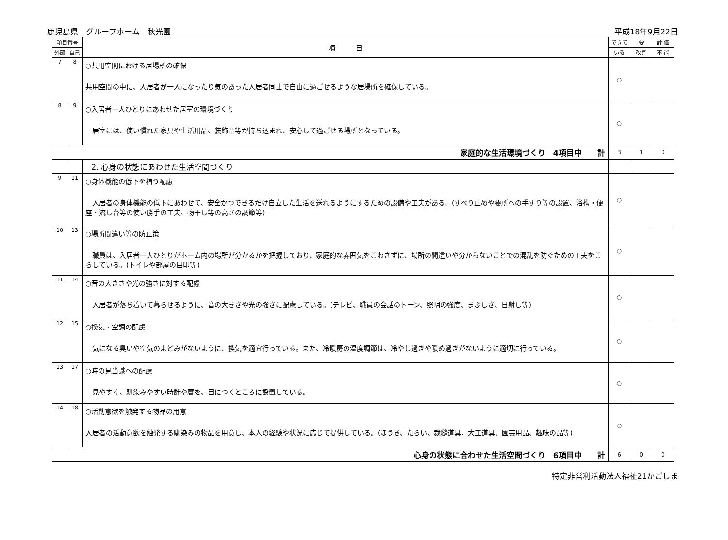鹿児島県　グループホーム　秋光園 平成18年9月22日
| 項目番号 | | 項 目 | できて | 要 | 評 価 |
| --- | --- | --- | --- | --- | --- |
| 外部 | 自己 | | いる | 改善 | 不 能 |
| 7 | 8 | ○共用空間における居場所の確保 共用空間の中に、入居者が一人になったり気のあった入居者同士で自由に過ごせるような居場所を確保している。 | ○ | | |
| 8 | 9 | ○入居者一人ひとりにあわせた居室の環境づくり 居室には、使い慣れた家具や生活用品、装飾品等が持ち込まれ、安心して過ごせる場所となっている。 | ○ | | |
| 家庭的な生活環境づくり 4項目中 計 | | | 3 | 1 | 0 |
| | | 2. 心身の状態にあわせた生活空間づくり | | | |
| 9 | 11 | ○身体機能の低下を補う配慮 入居者の身体機能の低下にあわせて、安全かつできるだけ自立した生活を送れるようにするための設備や工夫がある。(すべり止めや要所への手すり等の設置、浴槽・便座・流し台等の使い勝手の工夫、物干し等の高さの調節等) | ○ | | |
| 10 | 13 | ○場所間違い等の防止策 職員は、入居者一人ひとりがホーム内の場所が分かるかを把握しており、家庭的な雰囲気をこわさずに、場所の間違いや分からないことでの混乱を防ぐための工夫をこらしている。(トイレや部屋の目印等) | ○ | | |
| 11 | 14 | ○音の大きさや光の強さに対する配慮 入居者が落ち着いて暮らせるように、音の大きさや光の強さに配慮している。(テレビ、職員の会話のトーン、照明の強度、まぶしさ、日射し等) | ○ | | |
| 12 | 15 | ○換気・空調の配慮 気になる臭いや空気のよどみがないように、換気を適宜行っている。また、冷暖房の温度調節は、冷やし過ぎや暖め過ぎがないように適切に行っている。 | ○ | | |
| 13 | 17 | ○時の見当識への配慮 見やすく、馴染みやすい時計や暦を、目につくところに設置している。 | ○ | | |
| 14 | 18 | ○活動意欲を触発する物品の用意 入居者の活動意欲を触発する馴染みの物品を用意し、本人の経験や状況に応じて提供している。(ほうき、たらい、裁縫道具、大工道具、園芸用品、趣味の品等) | ○ | | |
| 心身の状態に合わせた生活空間づくり 6項目中 計 | | | 6 | 0 | 0 |
特定非営利活動法人福祉21かごしま